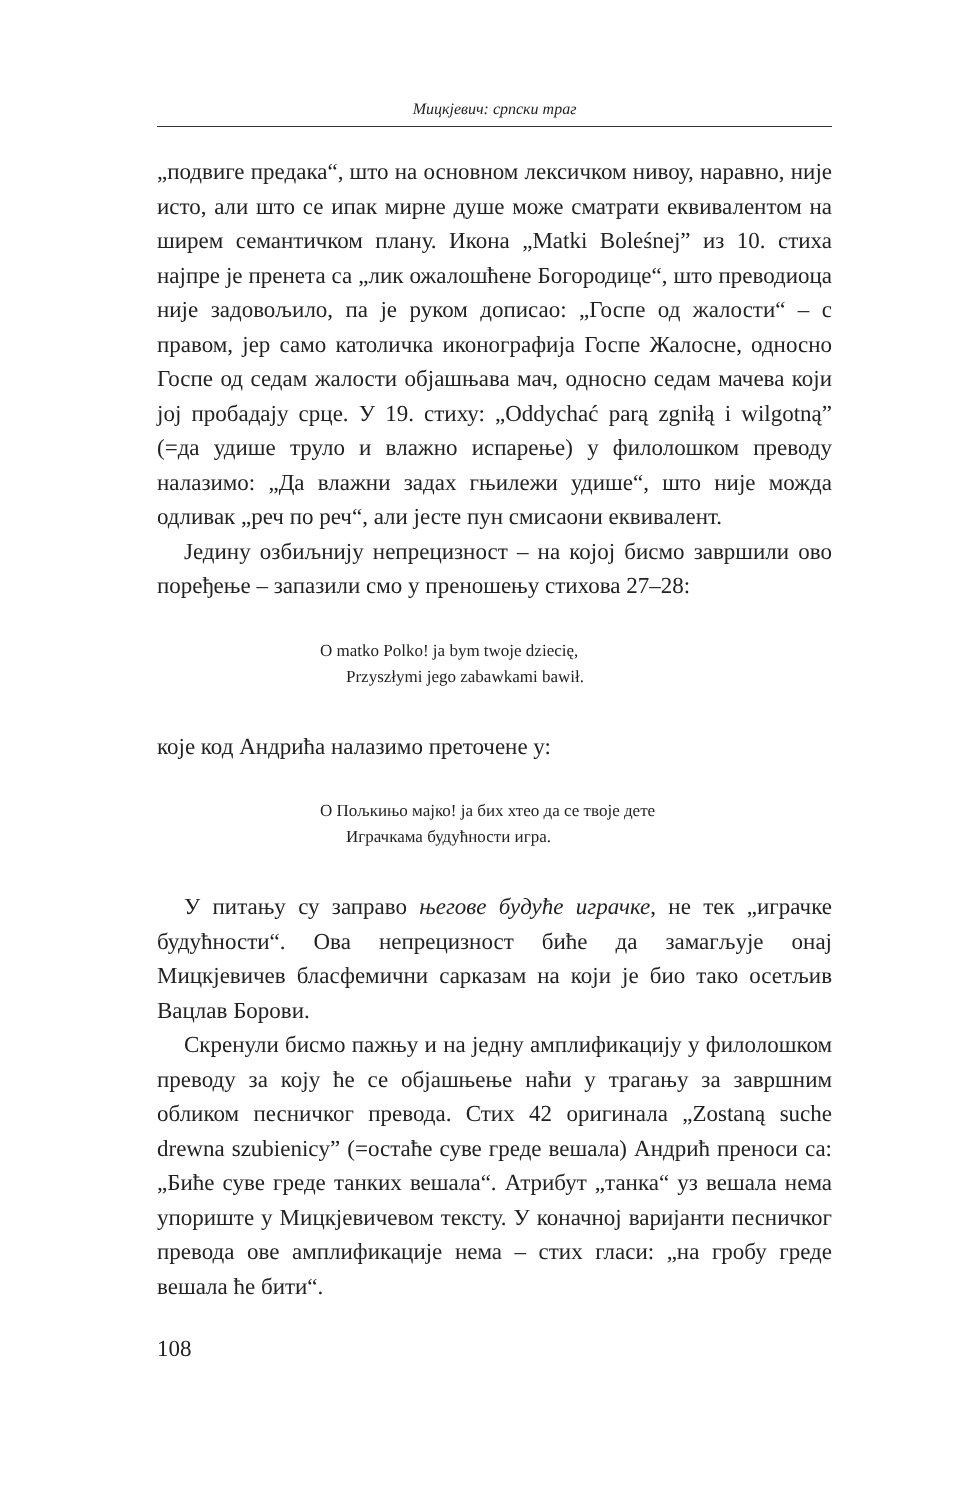Мицкјевич: српски траг
„подвиге предака“, што на основном лексичком нивоу, наравно, није исто, али што се ипак мирне душе може сматрати еквивалентом на ширем семантичком плану. Икона „Matki Boleśnej” из 10. стиха најпре је пренета са „лик ожалошћене Богородице“, што преводиоца није задовољило, па је руком дописао: „Госпе од жалости“ – с правом, јер само католичка иконографија Госпе Жалосне, односно Госпе од седам жалости објашњава мач, односно седам мачева који јој пробадају срце. У 19. стиху: „Oddychać parą zgniłą i wilgotną” (=да удише труло и влажно испарење) у филолошком преводу налазимо: „Да влажни задах гњилежи удише“, што није можда одливак „реч по реч“, али јесте пун смисаони еквивалент.
Једину озбиљнију непрецизност – на којој бисмо завршили ово поређење – запазили смо у преношењу стихова 27–28:
O matko Polko! ja bym twoje dziecię,
Przyszłymi jego zabawkami bawił.
које код Андрића налазимо преточене у:
О Пољкињо мајко! ја бих хтео да се твоје дете
Играчкама будућности игра.
У питању су заправо његове будуће играчке, не тек „играчке будућности“. Ова непрецизност биће да замагљује онај Мицкјевичев бласфемични сарказам на који је био тако осетљив Вацлав Борови.
Скренули бисмо пажњу и на једну амплификацију у филолошком преводу за коју ће се објашњење наћи у трагању за завршним обликом песничког превода. Стих 42 оригинала „Zostaną suche drewna szubienicy” (=остаће суве греде вешала) Андрић преноси са: „Биће суве греде танких вешала“. Атрибут „танка“ уз вешала нема упориште у Мицкјевичевом тексту. У коначној варијанти песничког превода ове амплификације нема – стих гласи: „на гробу греде вешала ће бити“.
108